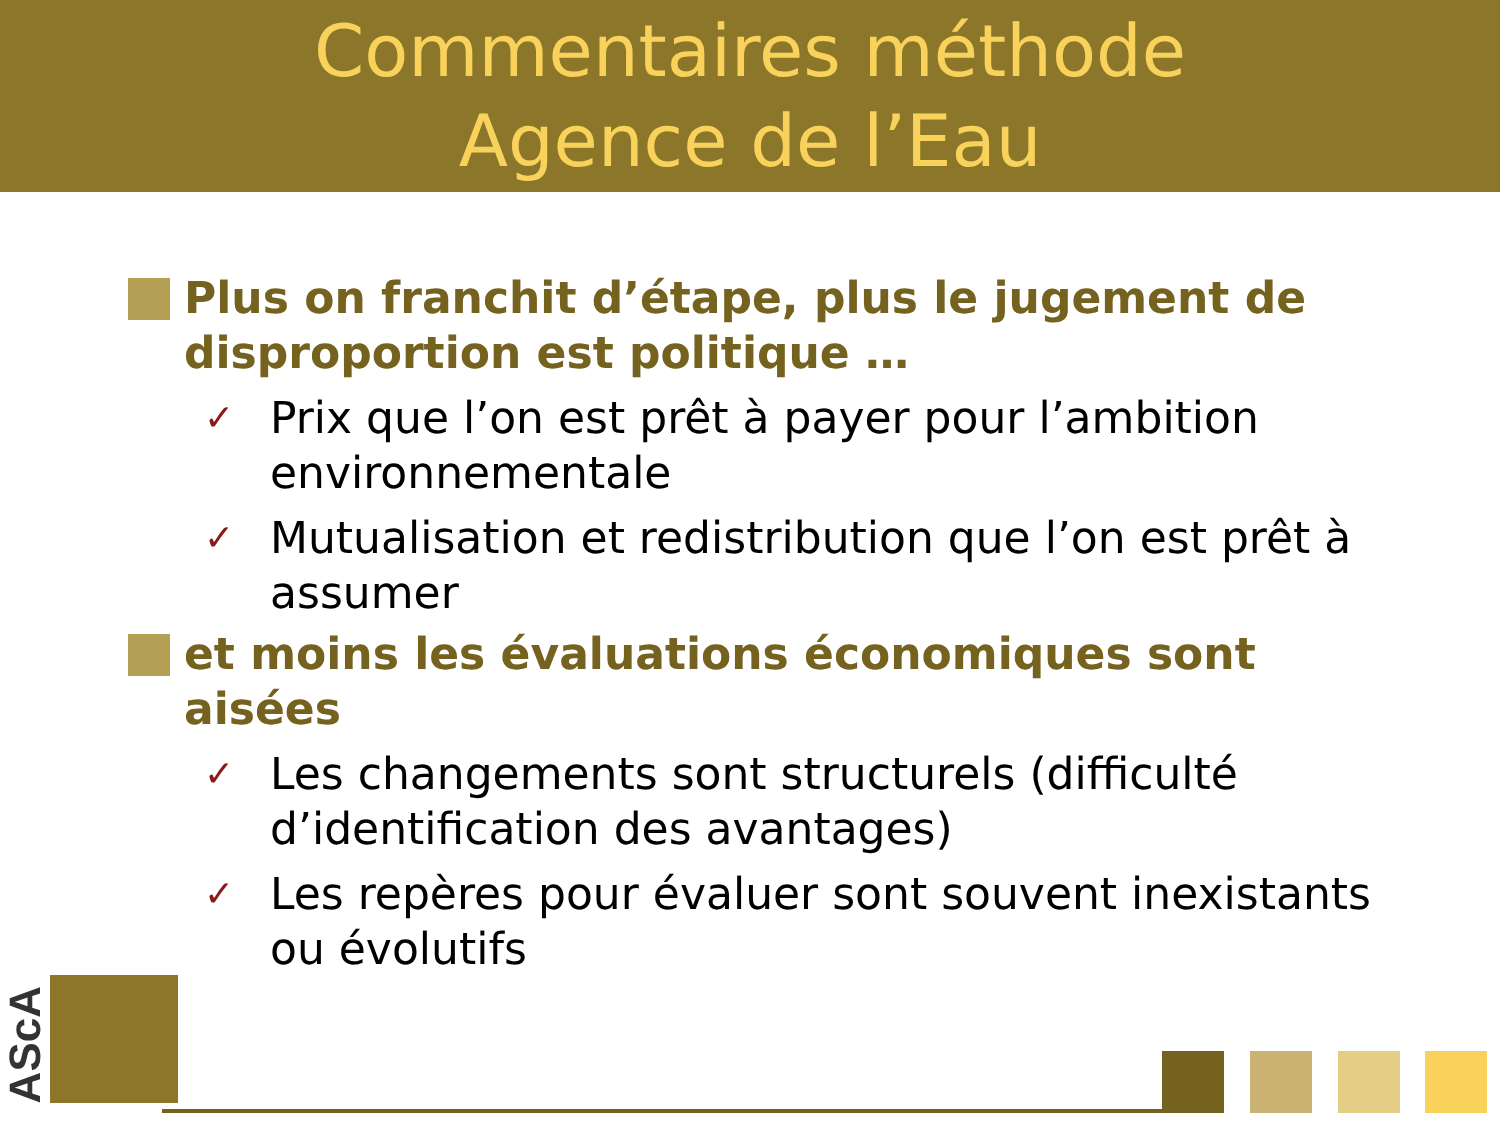Commentaires méthode
Agence de l’Eau
Plus on franchit d’étape, plus le jugement de disproportion est politique …
✓
Prix que l’on est prêt à payer pour l’ambition environnementale
✓
Mutualisation et redistribution que l’on est prêt à assumer
et moins les évaluations économiques sont aisées
✓
Les changements sont structurels (difficulté d’identification des avantages)
✓
Les repères pour évaluer sont souvent inexistants ou évolutifs
AScA